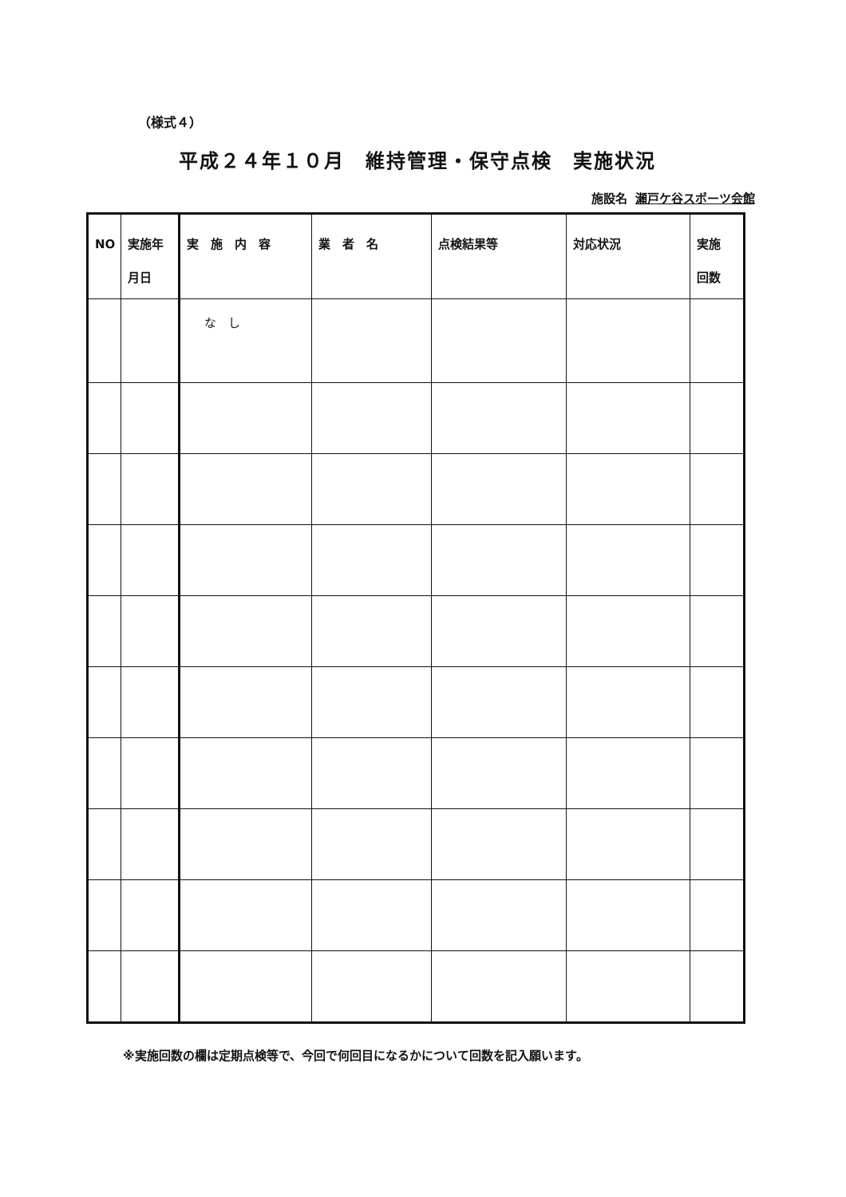（様式４）
平成２４年１０月　維持管理・保守点検　実施状況
施設名 瀬戸ケ谷スポーツ会館
| NO | 実施年 月日 | 実 施 内 容 | 業 者 名 | 点検結果等 | 対応状況 | 実施 回数 |
| --- | --- | --- | --- | --- | --- | --- |
| | | な し | | | | |
※実施回数の欄は定期点検等で、今回で何回目になるかについて回数を記入願います。